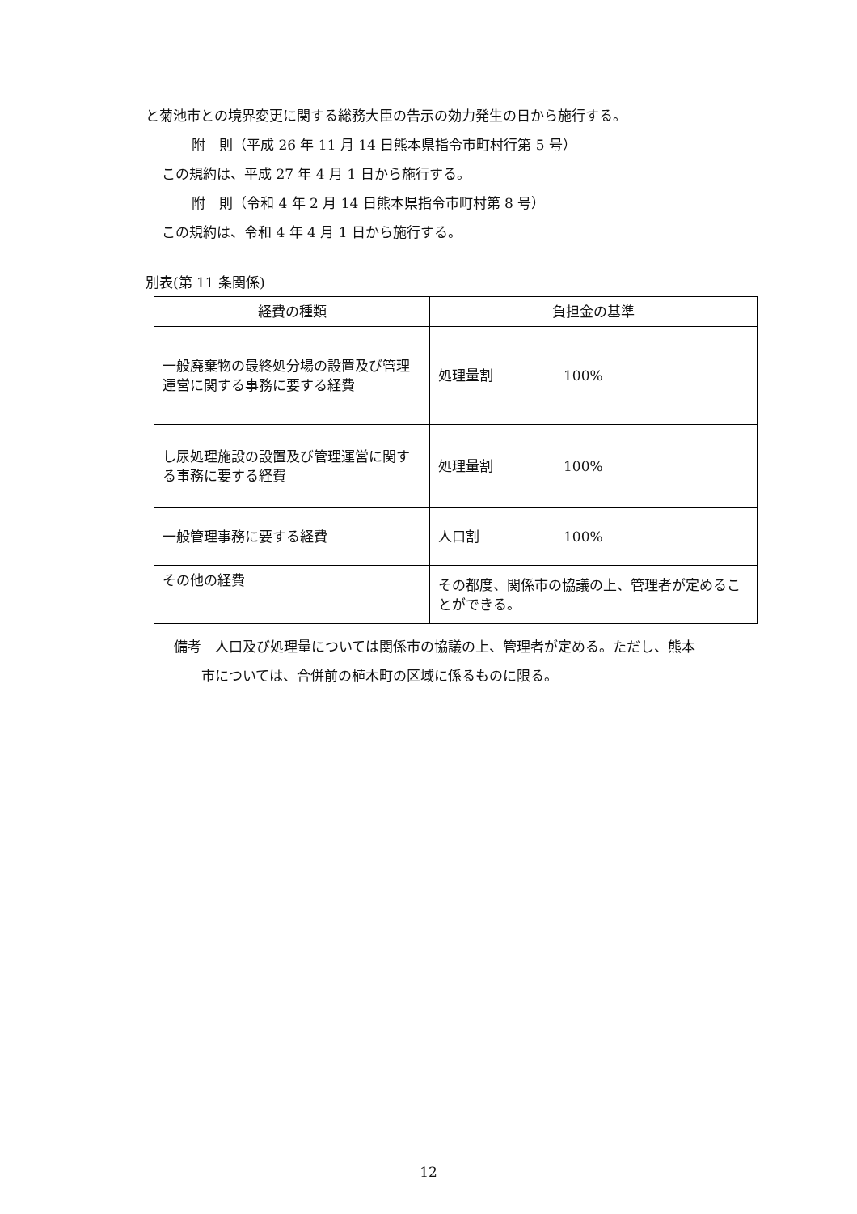と菊池市との境界変更に関する総務大臣の告示の効力発生の日から施行する。
附　則（平成 26 年 11 月 14 日熊本県指令市町村行第 5 号）
この規約は、平成 27 年 4 月 1 日から施行する。
附　則（令和 4 年 2 月 14 日熊本県指令市町村第 8 号）
この規約は、令和 4 年 4 月 1 日から施行する。
別表(第 11 条関係)
| 経費の種類 | 負担金の基準 |
| --- | --- |
| 一般廃棄物の最終処分場の設置及び管理運営に関する事務に要する経費 | 処理量割 100% |
| し尿処理施設の設置及び管理運営に関する事務に要する経費 | 処理量割 100% |
| 一般管理事務に要する経費 | 人口割 100% |
| その他の経費 | その都度、関係市の協議の上、管理者が定めることができる。 |
備考　人口及び処理量については関係市の協議の上、管理者が定める。ただし、熊本
　　市については、合併前の植木町の区域に係るものに限る。
12